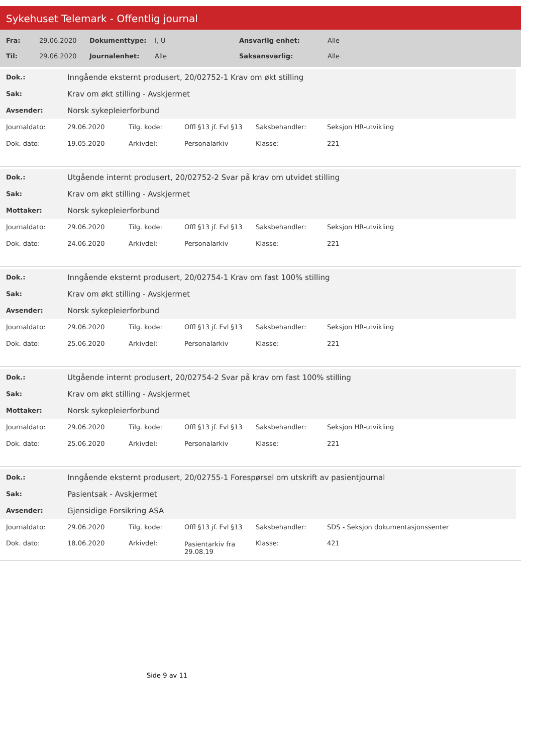Sykehuset Telemark - Offentlig journal
| Fra: | 29.06.2020 | Dokumenttype: | I, U | Ansvarlig enhet: | Alle |
| Til: | 29.06.2020 | Journalenhet: | Alle | Saksansvarlig: | Alle |
| Dok.: | Inngående eksternt produsert, 20/02752-1 Krav om økt stilling |
| Sak: | Krav om økt stilling - Avskjermet |
| Avsender: | Norsk sykepleierforbund |
| Journaldato: | 29.06.2020 | Tilg. kode: | Offl §13 jf. Fvl §13 | Saksbehandler: | Seksjon HR-utvikling |
| Dok. dato: | 19.05.2020 | Arkivdel: | Personalarkiv | Klasse: | 221 |
| Dok.: | Utgående internt produsert, 20/02752-2 Svar på krav om utvidet stilling |
| Sak: | Krav om økt stilling - Avskjermet |
| Mottaker: | Norsk sykepleierforbund |
| Journaldato: | 29.06.2020 | Tilg. kode: | Offl §13 jf. Fvl §13 | Saksbehandler: | Seksjon HR-utvikling |
| Dok. dato: | 24.06.2020 | Arkivdel: | Personalarkiv | Klasse: | 221 |
| Dok.: | Inngående eksternt produsert, 20/02754-1 Krav om fast 100% stilling |
| Sak: | Krav om økt stilling - Avskjermet |
| Avsender: | Norsk sykepleierforbund |
| Journaldato: | 29.06.2020 | Tilg. kode: | Offl §13 jf. Fvl §13 | Saksbehandler: | Seksjon HR-utvikling |
| Dok. dato: | 25.06.2020 | Arkivdel: | Personalarkiv | Klasse: | 221 |
| Dok.: | Utgående internt produsert, 20/02754-2 Svar på krav om fast 100% stilling |
| Sak: | Krav om økt stilling - Avskjermet |
| Mottaker: | Norsk sykepleierforbund |
| Journaldato: | 29.06.2020 | Tilg. kode: | Offl §13 jf. Fvl §13 | Saksbehandler: | Seksjon HR-utvikling |
| Dok. dato: | 25.06.2020 | Arkivdel: | Personalarkiv | Klasse: | 221 |
| Dok.: | Inngående eksternt produsert, 20/02755-1 Forespørsel om utskrift av pasientjournal |
| Sak: | Pasientsak - Avskjermet |
| Avsender: | Gjensidige Forsikring ASA |
| Journaldato: | 29.06.2020 | Tilg. kode: | Offl §13 jf. Fvl §13 | Saksbehandler: | SDS - Seksjon dokumentasjonssenter |
| Dok. dato: | 18.06.2020 | Arkivdel: | Pasientarkiv fra 29.08.19 | Klasse: | 421 |
Side 9 av 11